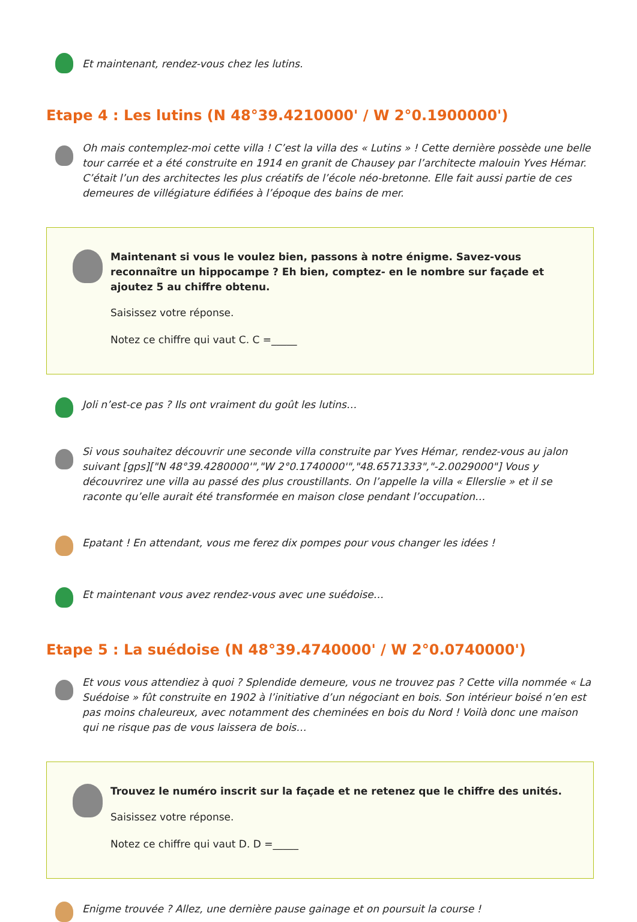Et maintenant, rendez-vous chez les lutins.
Etape 4 : Les lutins (N 48°39.4210000' / W 2°0.1900000')
Oh mais contemplez-moi cette villa ! C’est la villa des « Lutins » ! Cette dernière possède une belle tour carrée et a été construite en 1914 en granit de Chausey par l’architecte malouin Yves Hémar. C’était l’un des architectes les plus créatifs de l’école néo-bretonne. Elle fait aussi partie de ces demeures de villégiature édifiées à l’époque des bains de mer.
Maintenant si vous le voulez bien, passons à notre énigme. Savez-vous reconnaître un hippocampe ? Eh bien, comptez- en le nombre sur façade et ajoutez 5 au chiffre obtenu.
Saisissez votre réponse.
Notez ce chiffre qui vaut C. C =_____
Joli n’est-ce pas ? Ils ont vraiment du goût les lutins…
Si vous souhaitez découvrir une seconde villa construite par Yves Hémar, rendez-vous au jalon suivant [gps]["N 48°39.4280000'","W 2°0.1740000'","48.6571333","-2.0029000"] Vous y découvrirez une villa au passé des plus croustillants. On l’appelle la villa « Ellerslie » et il se raconte qu’elle aurait été transformée en maison close pendant l’occupation…
Epatant ! En attendant, vous me ferez dix pompes pour vous changer les idées !
Et maintenant vous avez rendez-vous avec une suédoise…
Etape 5 : La suédoise (N 48°39.4740000' / W 2°0.0740000')
Et vous vous attendiez à quoi ? Splendide demeure, vous ne trouvez pas ? Cette villa nommée « La Suédoise » fût construite en 1902 à l’initiative d’un négociant en bois. Son intérieur boisé n’en est pas moins chaleureux, avec notamment des cheminées en bois du Nord ! Voilà donc une maison qui ne risque pas de vous laissera de bois…
Trouvez le numéro inscrit sur la façade et ne retenez que le chiffre des unités.
Saisissez votre réponse.
Notez ce chiffre qui vaut D. D =_____
Enigme trouvée ? Allez, une dernière pause gainage et on poursuit la course !